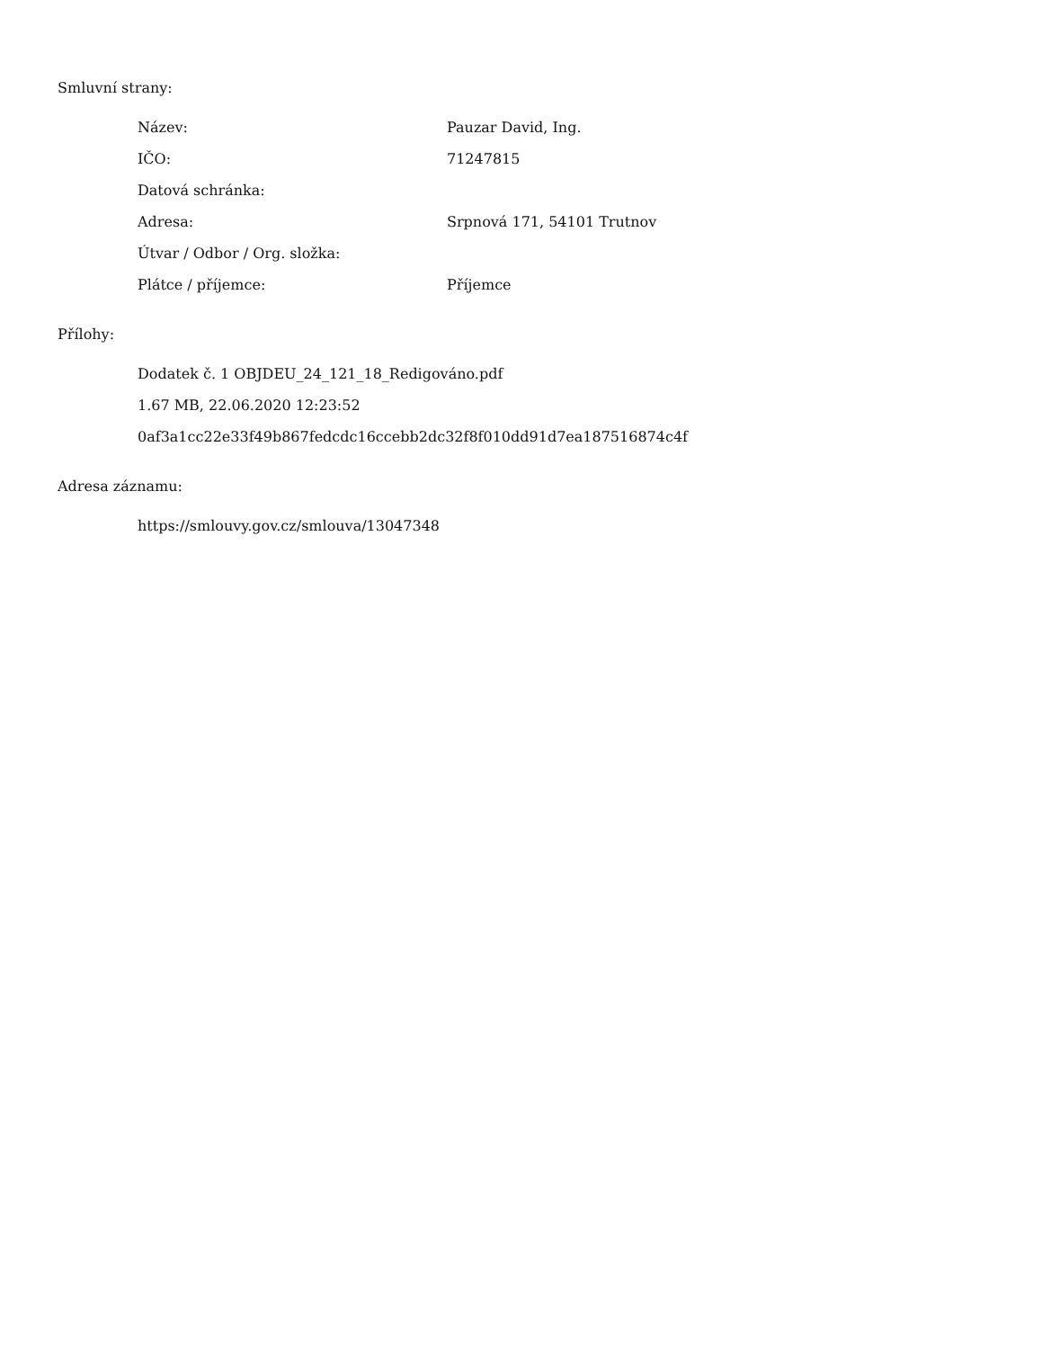Smluvní strany:
| Název: | Pauzar David, Ing. |
| IČO: | 71247815 |
| Datová schránka: | |
| Adresa: | Srpnová 171, 54101 Trutnov |
| Útvar / Odbor / Org. složka: | |
| Plátce / příjemce: | Příjemce |
Přílohy:
Dodatek č. 1 OBJDEU_24_121_18_Redigováno.pdf
1.67 MB, 22.06.2020 12:23:52
0af3a1cc22e33f49b867fedcdc16ccebb2dc32f8f010dd91d7ea187516874c4f
Adresa záznamu:
https://smlouvy.gov.cz/smlouva/13047348